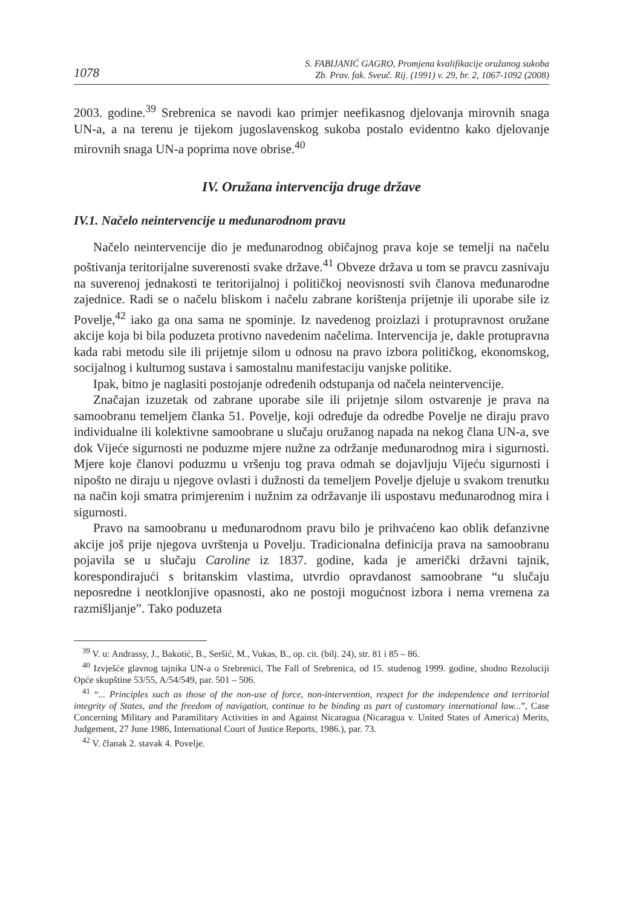1078 S. FABIJANIĆ GAGRO, Promjena kvalifikacije oružanog sukoba
Zb. Prav. fak. Sveuč. Rij. (1991) v. 29, br. 2, 1067-1092 (2008)
2003. godine.<sup>39</sup> Srebrenica se navodi kao primjer neefikasnog djelovanja mirovnih snaga UN-a, a na terenu je tijekom jugoslavenskog sukoba postalo evidentno kako djelovanje mirovnih snaga UN-a poprima nove obrise.<sup>40</sup>
IV. Oružana intervencija druge države
IV.1. Načelo neintervencije u međunarodnom pravu
Načelo neintervencije dio je međunarodnog običajnog prava koje se temelji na načelu poštivanja teritorijalne suverenosti svake države.<sup>41</sup> Obveze država u tom se pravcu zasnivaju na suverenoj jednakosti te teritorijalnoj i političkoj neovisnosti svih članova međunarodne zajednice. Radi se o načelu bliskom i načelu zabrane korištenja prijetnje ili uporabe sile iz Povelje,<sup>42</sup> iako ga ona sama ne spominje. Iz navedenog proizlazi i protupravnost oružane akcije koja bi bila poduzeta protivno navedenim načelima. Intervencija je, dakle protupravna kada rabi metodu sile ili prijetnje silom u odnosu na pravo izbora političkog, ekonomskog, socijalnog i kulturnog sustava i samostalnu manifestaciju vanjske politike.
Ipak, bitno je naglasiti postojanje određenih odstupanja od načela neintervencije.
Značajan izuzetak od zabrane uporabe sile ili prijetnje silom ostvarenje je prava na samoobranu temeljem članka 51. Povelje, koji određuje da odredbe Povelje ne diraju pravo individualne ili kolektivne samoobrane u slučaju oružanog napada na nekog člana UN-a, sve dok Vijeće sigurnosti ne poduzme mjere nužne za održanje međunarodnog mira i sigurnosti. Mjere koje članovi poduzmu u vršenju tog prava odmah se dojavljuju Vijeću sigurnosti i nipošto ne diraju u njegove ovlasti i dužnosti da temeljem Povelje djeluje u svakom trenutku na način koji smatra primjerenim i nužnim za održavanje ili uspostavu međunarodnog mira i sigurnosti.
Pravo na samoobranu u međunarodnom pravu bilo je prihvaćeno kao oblik defanzivne akcije još prije njegova uvrštenja u Povelju. Tradicionalna definicija prava na samoobranu pojavila se u slučaju Caroline iz 1837. godine, kada je američki državni tajnik, korespondirajući s britanskim vlastima, utvrdio opravdanost samoobrane “u slučaju neposredne i neotklonjive opasnosti, ako ne postoji mogućnost izbora i nema vremena za razmišljanje”. Tako poduzeta
<sup>39</sup> V. u: Andrassy, J., Bakotić, B., Seršić, M., Vukas, B., op. cit. (bilj. 24), str. 81 i 85 – 86.
<sup>40</sup> Izvješće glavnog tajnika UN-a o Srebrenici, The Fall of Srebrenica, od 15. studenog 1999. godine, shodno Rezoluciji Opće skupštine 53/55, A/54/549, par. 501 – 506.
<sup>41</sup> “... Principles such as those of the non-use of force, non-intervention, respect for the independence and territorial integrity of States, and the freedom of navigation, continue to be binding as part of customary international law...”, Case Concerning Military and Paramilitary Activities in and Against Nicaragua (Nicaragua v. United States of America) Merits, Judgement, 27 June 1986, International Court of Justice Reports, 1986.), par. 73.
<sup>42</sup> V. članak 2. stavak 4. Povelje.